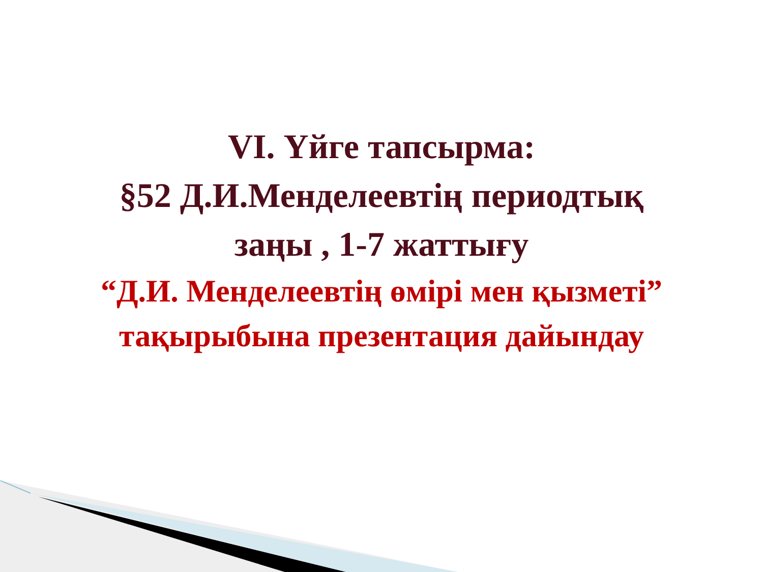VI. Үйге тапсырма:
§52 Д.И.Менделеевтің периодтық
заңы , 1-7 жаттығу
“Д.И. Менделеевтің өмірі мен қызметі”
тақырыбына презентация дайындау